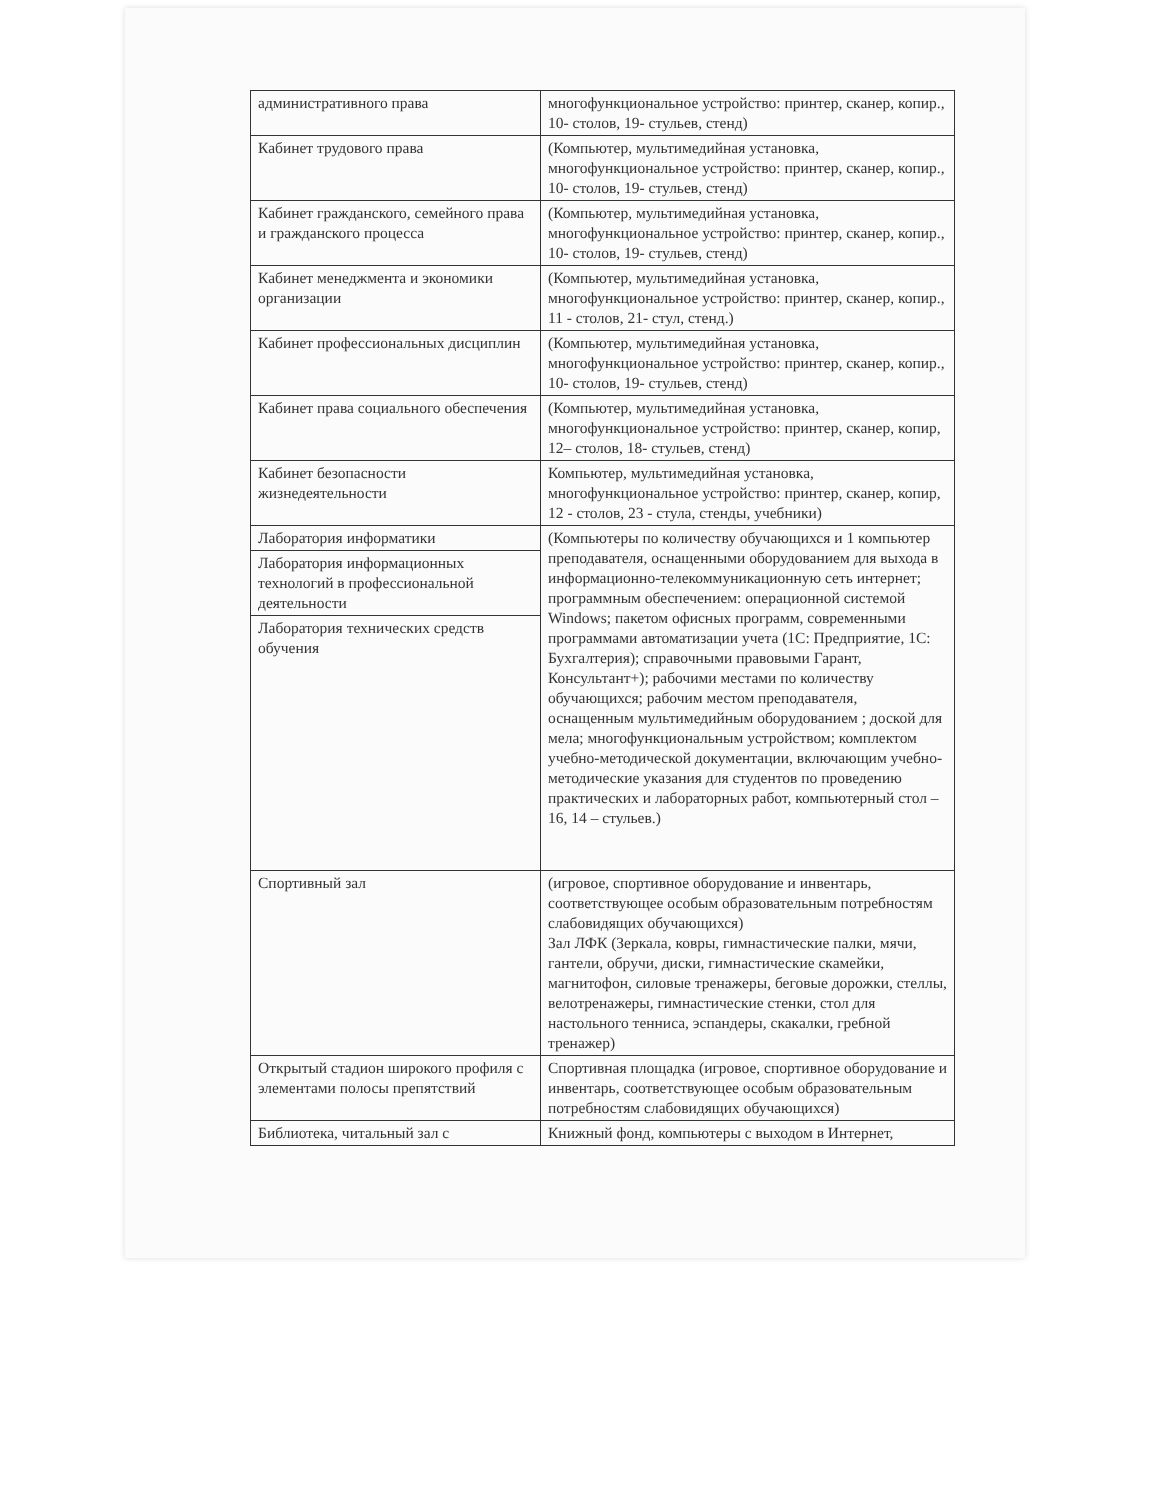| административного права | многофункциональное устройство: принтер, сканер, копир., 10- столов, 19- стульев, стенд) |
| Кабинет трудового права | (Компьютер, мультимедийная установка, многофункциональное устройство: принтер, сканер, копир., 10- столов, 19- стульев, стенд) |
| Кабинет гражданского, семейного права и гражданского процесса | (Компьютер, мультимедийная установка, многофункциональное устройство: принтер, сканер, копир., 10- столов, 19- стульев, стенд) |
| Кабинет менеджмента и экономики организации | (Компьютер, мультимедийная установка, многофункциональное устройство: принтер, сканер, копир., 11 - столов, 21- стул, стенд.) |
| Кабинет профессиональных дисциплин | (Компьютер, мультимедийная установка, многофункциональное устройство: принтер, сканер, копир., 10- столов, 19- стульев, стенд) |
| Кабинет права социального обеспечения | (Компьютер, мультимедийная установка, многофункциональное устройство: принтер, сканер, копир, 12– столов, 18- стульев, стенд) |
| Кабинет безопасности жизнедеятельности | Компьютер, мультимедийная установка, многофункциональное устройство: принтер, сканер, копир, 12 - столов, 23 - стула, стенды, учебники) |
| Лаборатория информатики | (Компьютеры по количеству обучающихся и 1 компьютер преподавателя, оснащенными оборудованием для выхода в информационно-телекоммуникационную сеть интернет; программным обеспечением: операционной системой Windows; пакетом офисных программ, современными программами автоматизации учета (1С: Предприятие, 1С: Бухгалтерия); справочными правовыми Гарант, Консультант+); рабочими местами по количеству обучающихся; рабочим местом преподавателя, оснащенным мультимедийным оборудованием ; доской для мела; многофункциональным устройством; комплектом учебно-методической документации, включающим учебно-методические указания для студентов по проведению практических и лабораторных работ, компьютерный стол – 16, 14 – стульев.) |
| Лаборатория информационных технологий в профессиональной деятельности | |
| Лаборатория технических средств обучения | |
| Спортивный зал | (игровое, спортивное оборудование и инвентарь, соответствующее особым образовательным потребностям слабовидящих обучающихся) Зал ЛФК (Зеркала, ковры, гимнастические палки, мячи, гантели, обручи, диски, гимнастические скамейки, магнитофон, силовые тренажеры, беговые дорожки, стеллы, велотренажеры, гимнастические стенки, стол для настольного тенниса, эспандеры, скакалки, гребной тренажер) |
| Открытый стадион широкого профиля с элементами полосы препятствий | Спортивная площадка (игровое, спортивное оборудование и инвентарь, соответствующее особым образовательным потребностям слабовидящих обучающихся) |
| Библиотека, читальный зал с | Книжный фонд, компьютеры с выходом в Интернет, |